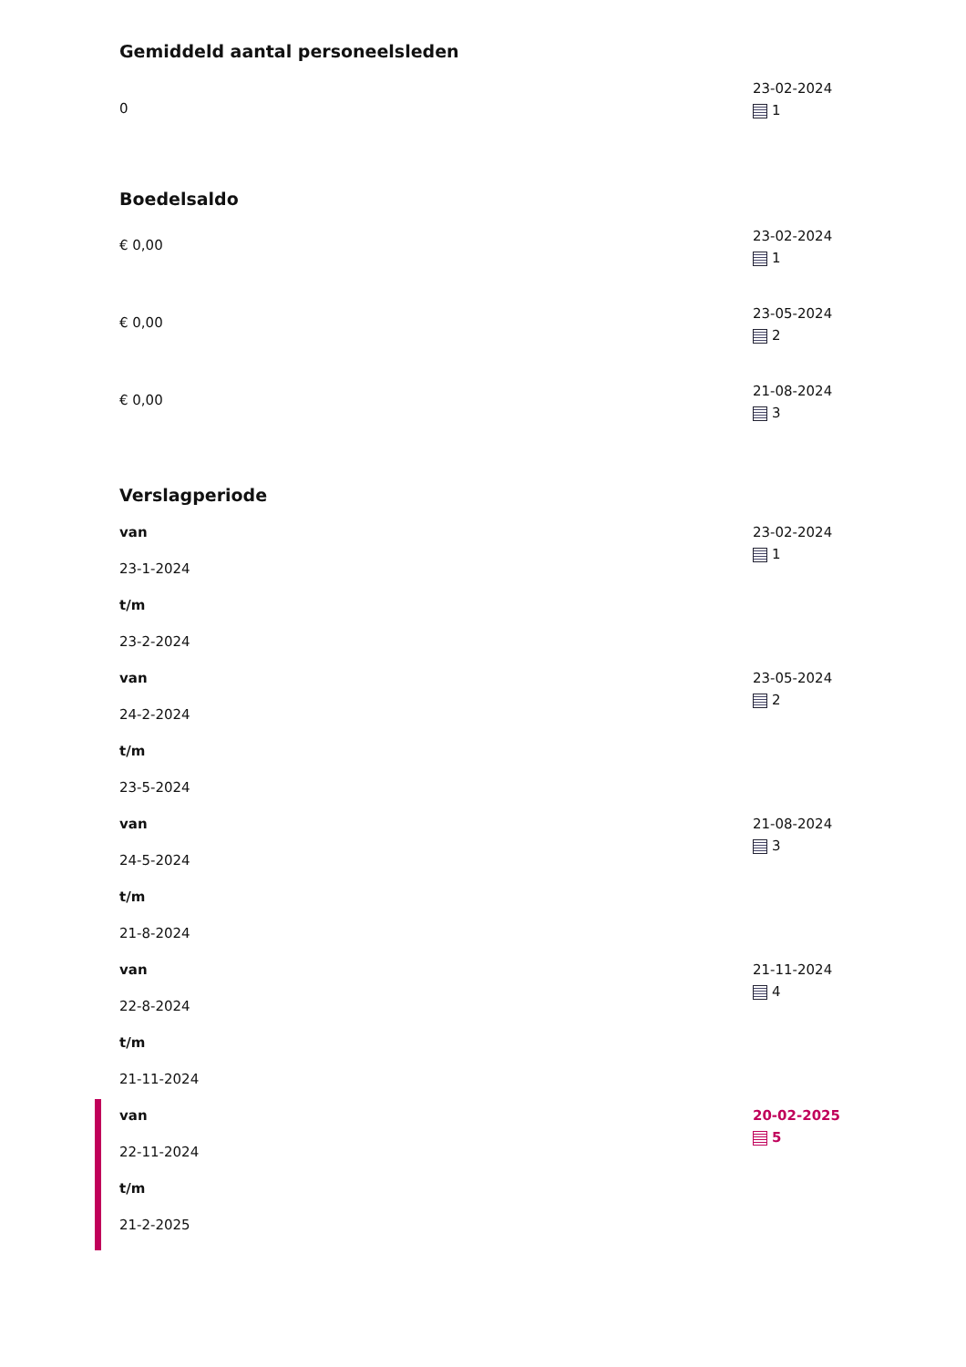Gemiddeld aantal personeelsleden
0
23-02-2024
1
Boedelsaldo
€ 0,00
23-02-2024
1
€ 0,00
23-05-2024
2
€ 0,00
21-08-2024
3
Verslagperiode
van
23-1-2024
t/m
23-2-2024
23-02-2024
1
van
24-2-2024
t/m
23-5-2024
23-05-2024
2
van
24-5-2024
t/m
21-8-2024
21-08-2024
3
van
22-8-2024
t/m
21-11-2024
21-11-2024
4
van
22-11-2024
t/m
21-2-2025
20-02-2025
5